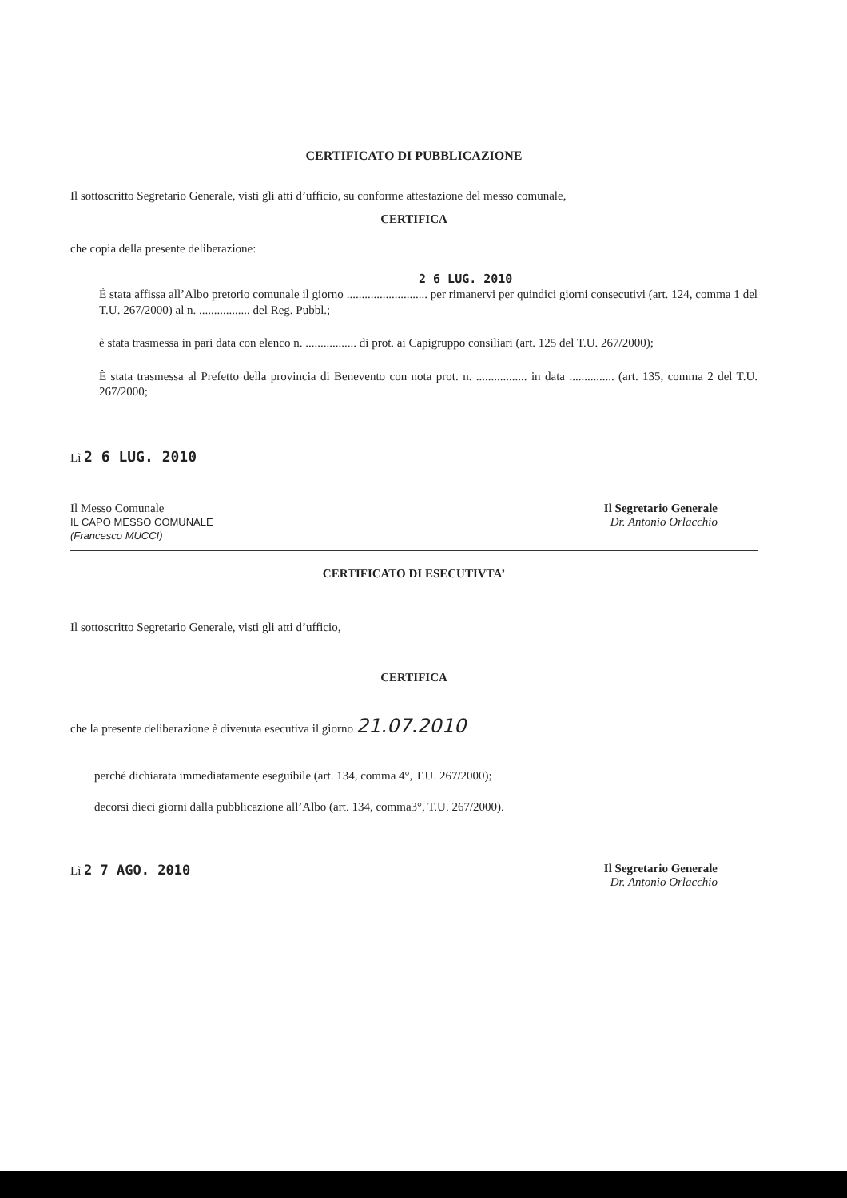CERTIFICATO DI PUBBLICAZIONE
Il sottoscritto Segretario Generale, visti gli atti d’ufficio, su conforme attestazione del messo comunale,
CERTIFICA
che copia della presente deliberazione:
2 6 LUG. 2010
È stata affissa all’Albo pretorio comunale il giorno ........................... per rimanervi per quindici giorni consecutivi (art. 124, comma 1 del T.U. 267/2000) al n. ................. del Reg. Pubbl.;
è stata trasmessa in pari data con elenco n. ................. di prot. ai Capigruppo consiliari (art. 125 del T.U. 267/2000);
È stata trasmessa al Prefetto della provincia di Benevento con nota prot. n. ................. in data ............... (art. 135, comma 2 del T.U. 267/2000;
Lì 2 6 LUG. 2010
Il Messo Comunale
IL CAPO MESSO COMUNALE
(Francesco MUCCI)
Il Segretario Generale
Dr. Antonio Orlacchio
CERTIFICATO DI ESECUTIVTA’
Il sottoscritto Segretario Generale, visti gli atti d’ufficio,
CERTIFICA
che la presente deliberazione è divenuta esecutiva il giorno 21.07.2010
perché dichiarata immediatamente eseguibile (art. 134, comma 4°, T.U. 267/2000);
decorsi dieci giorni dalla pubblicazione all’Albo (art. 134, comma3°, T.U. 267/2000).
Lì 2 7 AGO. 2010 Il Segretario Generale
Dr. Antonio Orlacchio